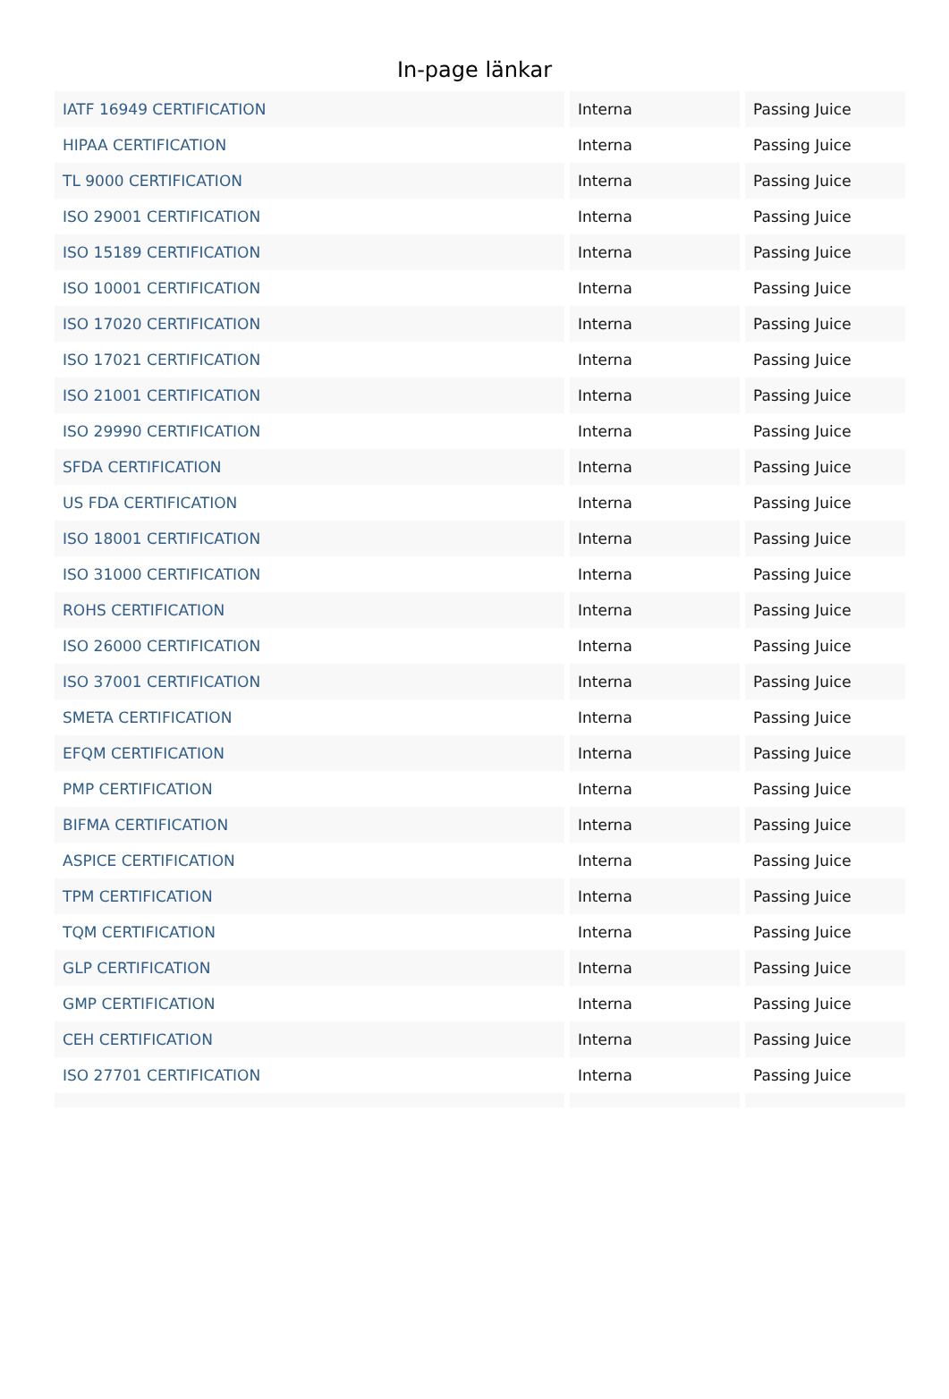In-page länkar
| IATF 16949 CERTIFICATION | Interna | Passing Juice |
| HIPAA CERTIFICATION | Interna | Passing Juice |
| TL 9000 CERTIFICATION | Interna | Passing Juice |
| ISO 29001 CERTIFICATION | Interna | Passing Juice |
| ISO 15189 CERTIFICATION | Interna | Passing Juice |
| ISO 10001 CERTIFICATION | Interna | Passing Juice |
| ISO 17020 CERTIFICATION | Interna | Passing Juice |
| ISO 17021 CERTIFICATION | Interna | Passing Juice |
| ISO 21001 CERTIFICATION | Interna | Passing Juice |
| ISO 29990 CERTIFICATION | Interna | Passing Juice |
| SFDA CERTIFICATION | Interna | Passing Juice |
| US FDA CERTIFICATION | Interna | Passing Juice |
| ISO 18001 CERTIFICATION | Interna | Passing Juice |
| ISO 31000 CERTIFICATION | Interna | Passing Juice |
| ROHS CERTIFICATION | Interna | Passing Juice |
| ISO 26000 CERTIFICATION | Interna | Passing Juice |
| ISO 37001 CERTIFICATION | Interna | Passing Juice |
| SMETA CERTIFICATION | Interna | Passing Juice |
| EFQM CERTIFICATION | Interna | Passing Juice |
| PMP CERTIFICATION | Interna | Passing Juice |
| BIFMA CERTIFICATION | Interna | Passing Juice |
| ASPICE CERTIFICATION | Interna | Passing Juice |
| TPM CERTIFICATION | Interna | Passing Juice |
| TQM CERTIFICATION | Interna | Passing Juice |
| GLP CERTIFICATION | Interna | Passing Juice |
| GMP CERTIFICATION | Interna | Passing Juice |
| CEH CERTIFICATION | Interna | Passing Juice |
| ISO 27701 CERTIFICATION | Interna | Passing Juice |